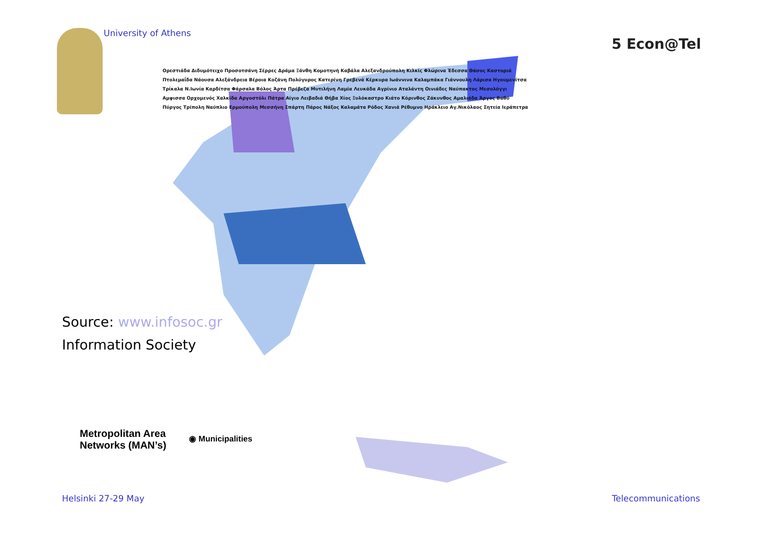University of Athens
5 Econ@Tel
Ορεστιάδα Διδυμότειχο Προσοτσάνη Σέρρες Δράμα Ξάνθη Κομοτηνή Καβάλα Αλεξανδρούπολη Κιλκίς Φλώρινα Έδεσσα Θάσος Καστοριά Πτολεμαΐδα Νάουσα Αλεξάνδρεια Βέροια Κοζάνη Πολύγυρος Κατερίνη Γρεβενά Κέρκυρα Ιωάννινα Καλαμπάκα Γιάννουλη Λάρισα Ηγουμενίτσα Τρίκαλα Ν.Ιωνία Καρδίτσα Φάρσαλα Βόλος Άρτα Πρέβεζα Μυτιλήνη Λαμία Λευκάδα Αγρίνιο Αταλάντη Οινιάδες Ναύπακτος Μεσολόγγι Αμφισσα Ορχομενός Χαλκίδα Αργοστόλι Πάτρα Αίγιο Λειβαδιά Θήβα Χίος Ξυλόκαστρο Κιάτο Κόρινθος Ζάκυνθος Αμαλιάδα Άργος Βαθύ Πύργος Τρίπολη Ναύπλιο Ερμούπολη Μεσσήνη Σπάρτη Πάρος Νάξος Καλαμάτα Ρόδος Χανιά Ρέθυμνο Ηράκλειο Αγ.Νικόλαος Σητεία Ιεράπετρα
Source: www.infosoc.gr
Information Society
Metropolitan Area
Networks (MAN’s)
◉ Municipalities
Helsinki 27-29 May Telecommunications